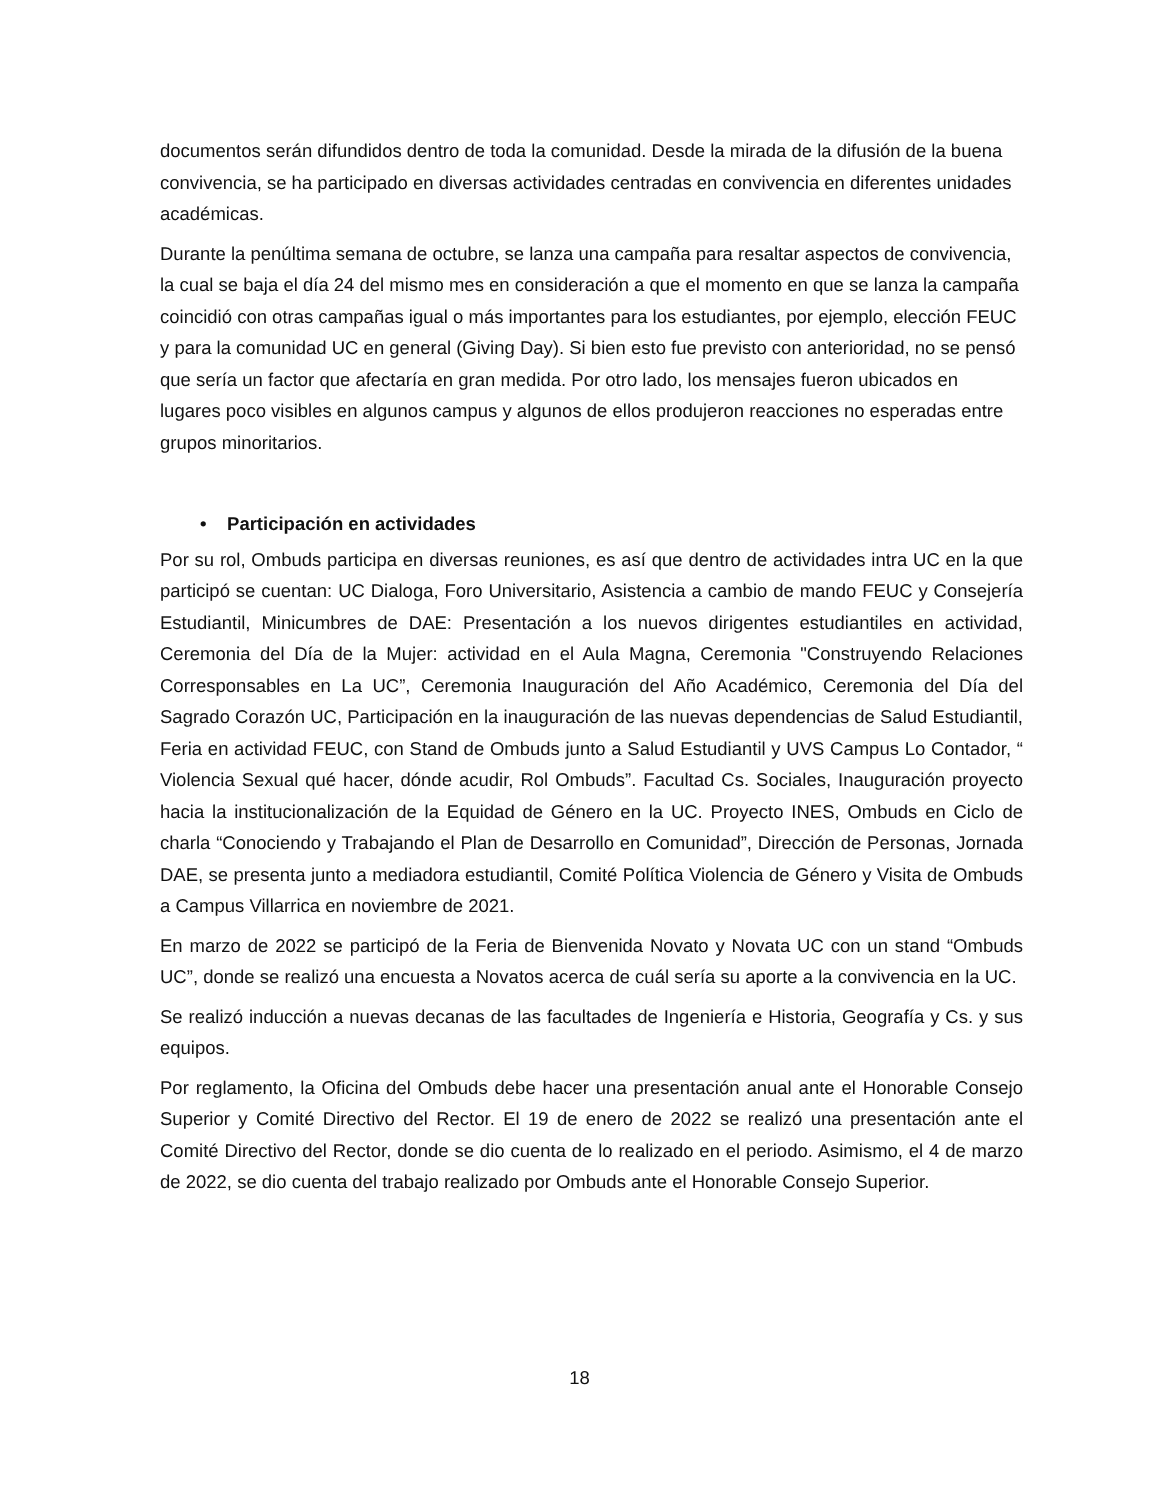documentos serán difundidos dentro de toda la comunidad. Desde la mirada de la difusión de la buena convivencia, se ha participado en diversas actividades centradas en convivencia en diferentes unidades académicas.
Durante la penúltima semana de octubre, se lanza una campaña para resaltar aspectos de convivencia, la cual se baja el día 24 del mismo mes en consideración a que el momento en que se lanza la campaña coincidió con otras campañas igual o más importantes para los estudiantes, por ejemplo, elección FEUC y para la comunidad UC en general (Giving Day). Si bien esto fue previsto con anterioridad, no se pensó que sería un factor que afectaría en gran medida. Por otro lado, los mensajes fueron ubicados en lugares poco visibles en algunos campus y algunos de ellos produjeron reacciones no esperadas entre grupos minoritarios.
• Participación en actividades
Por su rol, Ombuds participa en diversas reuniones, es así que dentro de actividades intra UC en la que participó se cuentan: UC Dialoga, Foro Universitario, Asistencia a cambio de mando FEUC y Consejería Estudiantil, Minicumbres de DAE: Presentación a los nuevos dirigentes estudiantiles en actividad, Ceremonia del Día de la Mujer: actividad en el Aula Magna, Ceremonia "Construyendo Relaciones Corresponsables en La UC”, Ceremonia Inauguración del Año Académico, Ceremonia del Día del Sagrado Corazón UC, Participación en la inauguración de las nuevas dependencias de Salud Estudiantil, Feria en actividad FEUC, con Stand de Ombuds junto a Salud Estudiantil y UVS Campus Lo Contador, “ Violencia Sexual qué hacer, dónde acudir, Rol Ombuds”. Facultad Cs. Sociales, Inauguración proyecto hacia la institucionalización de la Equidad de Género en la UC. Proyecto INES, Ombuds en Ciclo de charla “Conociendo y Trabajando el Plan de Desarrollo en Comunidad”, Dirección de Personas, Jornada DAE, se presenta junto a mediadora estudiantil, Comité Política Violencia de Género y Visita de Ombuds a Campus Villarrica en noviembre de 2021.
En marzo de 2022 se participó de la Feria de Bienvenida Novato y Novata UC con un stand “Ombuds UC”, donde se realizó una encuesta a Novatos acerca de cuál sería su aporte a la convivencia en la UC.
Se realizó inducción a nuevas decanas de las facultades de Ingeniería e Historia, Geografía y Cs. y sus equipos.
Por reglamento, la Oficina del Ombuds debe hacer una presentación anual ante el Honorable Consejo Superior y Comité Directivo del Rector. El 19 de enero de 2022 se realizó una presentación ante el Comité Directivo del Rector, donde se dio cuenta de lo realizado en el periodo. Asimismo, el 4 de marzo de 2022, se dio cuenta del trabajo realizado por Ombuds ante el Honorable Consejo Superior.
18